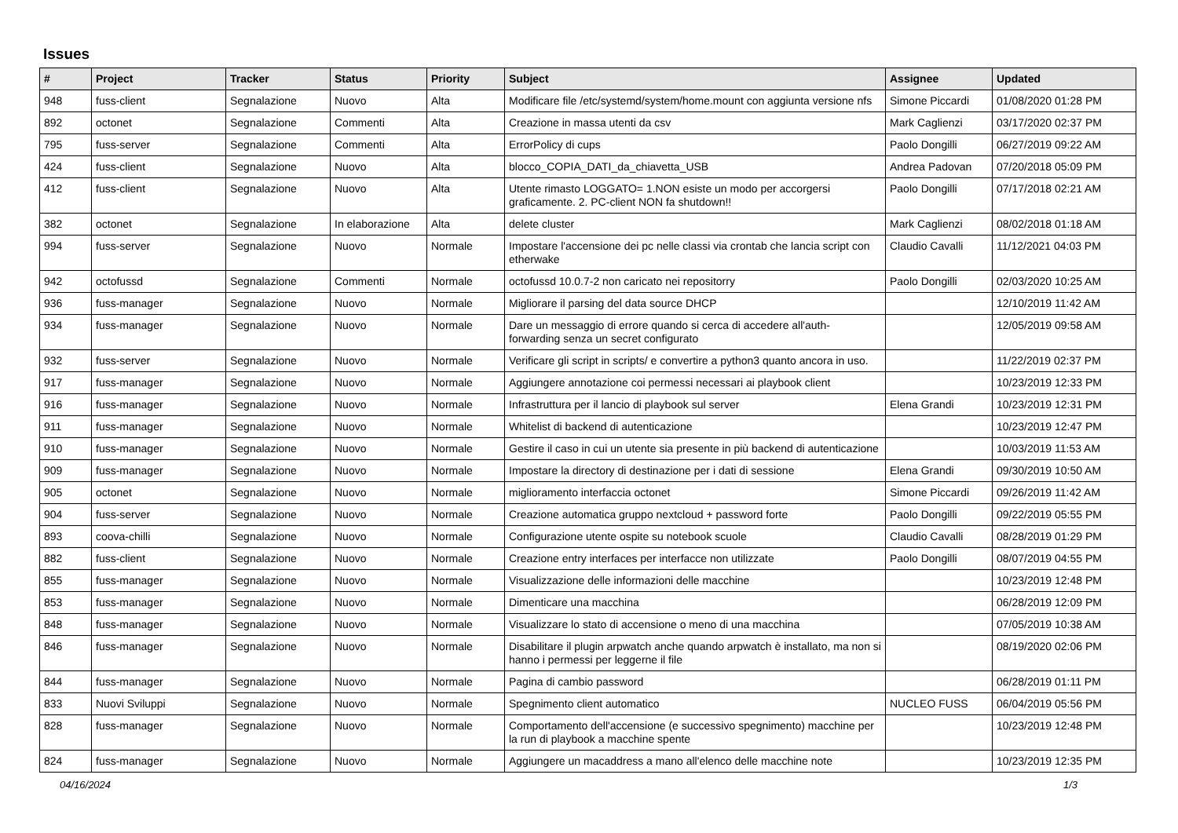Issues
| # | Project | Tracker | Status | Priority | Subject | Assignee | Updated |
| --- | --- | --- | --- | --- | --- | --- | --- |
| 948 | fuss-client | Segnalazione | Nuovo | Alta | Modificare file /etc/systemd/system/home.mount con aggiunta versione nfs | Simone Piccardi | 01/08/2020 01:28 PM |
| 892 | octonet | Segnalazione | Commenti | Alta | Creazione in massa utenti da csv | Mark Caglienzi | 03/17/2020 02:37 PM |
| 795 | fuss-server | Segnalazione | Commenti | Alta | ErrorPolicy di cups | Paolo Dongilli | 06/27/2019 09:22 AM |
| 424 | fuss-client | Segnalazione | Nuovo | Alta | blocco_COPIA_DATI_da_chiavetta_USB | Andrea Padovan | 07/20/2018 05:09 PM |
| 412 | fuss-client | Segnalazione | Nuovo | Alta | Utente rimasto LOGGATO= 1.NON esiste un modo per accorgersi graficamente. 2. PC-client NON fa shutdown!! | Paolo Dongilli | 07/17/2018 02:21 AM |
| 382 | octonet | Segnalazione | In elaborazione | Alta | delete cluster | Mark Caglienzi | 08/02/2018 01:18 AM |
| 994 | fuss-server | Segnalazione | Nuovo | Normale | Impostare l'accensione dei pc nelle classi via crontab che lancia script con etherwake | Claudio Cavalli | 11/12/2021 04:03 PM |
| 942 | octofussd | Segnalazione | Commenti | Normale | octofussd 10.0.7-2 non caricato nei repositorry | Paolo Dongilli | 02/03/2020 10:25 AM |
| 936 | fuss-manager | Segnalazione | Nuovo | Normale | Migliorare il parsing del data source DHCP | | 12/10/2019 11:42 AM |
| 934 | fuss-manager | Segnalazione | Nuovo | Normale | Dare un messaggio di errore quando si cerca di accedere all'auth-forwarding senza un secret configurato | | 12/05/2019 09:58 AM |
| 932 | fuss-server | Segnalazione | Nuovo | Normale | Verificare gli script in scripts/ e convertire a python3 quanto ancora in uso. | | 11/22/2019 02:37 PM |
| 917 | fuss-manager | Segnalazione | Nuovo | Normale | Aggiungere annotazione coi permessi necessari ai playbook client | | 10/23/2019 12:33 PM |
| 916 | fuss-manager | Segnalazione | Nuovo | Normale | Infrastruttura per il lancio di playbook sul server | Elena Grandi | 10/23/2019 12:31 PM |
| 911 | fuss-manager | Segnalazione | Nuovo | Normale | Whitelist di backend di autenticazione | | 10/23/2019 12:47 PM |
| 910 | fuss-manager | Segnalazione | Nuovo | Normale | Gestire il caso in cui un utente sia presente in più backend di autenticazione | | 10/03/2019 11:53 AM |
| 909 | fuss-manager | Segnalazione | Nuovo | Normale | Impostare la directory di destinazione per i dati di sessione | Elena Grandi | 09/30/2019 10:50 AM |
| 905 | octonet | Segnalazione | Nuovo | Normale | miglioramento interfaccia octonet | Simone Piccardi | 09/26/2019 11:42 AM |
| 904 | fuss-server | Segnalazione | Nuovo | Normale | Creazione automatica gruppo nextcloud + password forte | Paolo Dongilli | 09/22/2019 05:55 PM |
| 893 | coova-chilli | Segnalazione | Nuovo | Normale | Configurazione utente ospite su notebook scuole | Claudio Cavalli | 08/28/2019 01:29 PM |
| 882 | fuss-client | Segnalazione | Nuovo | Normale | Creazione entry interfaces per interfacce non utilizzate | Paolo Dongilli | 08/07/2019 04:55 PM |
| 855 | fuss-manager | Segnalazione | Nuovo | Normale | Visualizzazione delle informazioni delle macchine | | 10/23/2019 12:48 PM |
| 853 | fuss-manager | Segnalazione | Nuovo | Normale | Dimenticare una macchina | | 06/28/2019 12:09 PM |
| 848 | fuss-manager | Segnalazione | Nuovo | Normale | Visualizzare lo stato di accensione o meno di una macchina | | 07/05/2019 10:38 AM |
| 846 | fuss-manager | Segnalazione | Nuovo | Normale | Disabilitare il plugin arpwatch anche quando arpwatch è installato, ma non si hanno i permessi per leggerne il file | | 08/19/2020 02:06 PM |
| 844 | fuss-manager | Segnalazione | Nuovo | Normale | Pagina di cambio password | | 06/28/2019 01:11 PM |
| 833 | Nuovi Sviluppi | Segnalazione | Nuovo | Normale | Spegnimento client automatico | NUCLEO FUSS | 06/04/2019 05:56 PM |
| 828 | fuss-manager | Segnalazione | Nuovo | Normale | Comportamento dell'accensione (e successivo spegnimento) macchine per la run di playbook a macchine spente | | 10/23/2019 12:48 PM |
| 824 | fuss-manager | Segnalazione | Nuovo | Normale | Aggiungere un macaddress a mano all'elenco delle macchine note | | 10/23/2019 12:35 PM |
04/16/2024 1/3